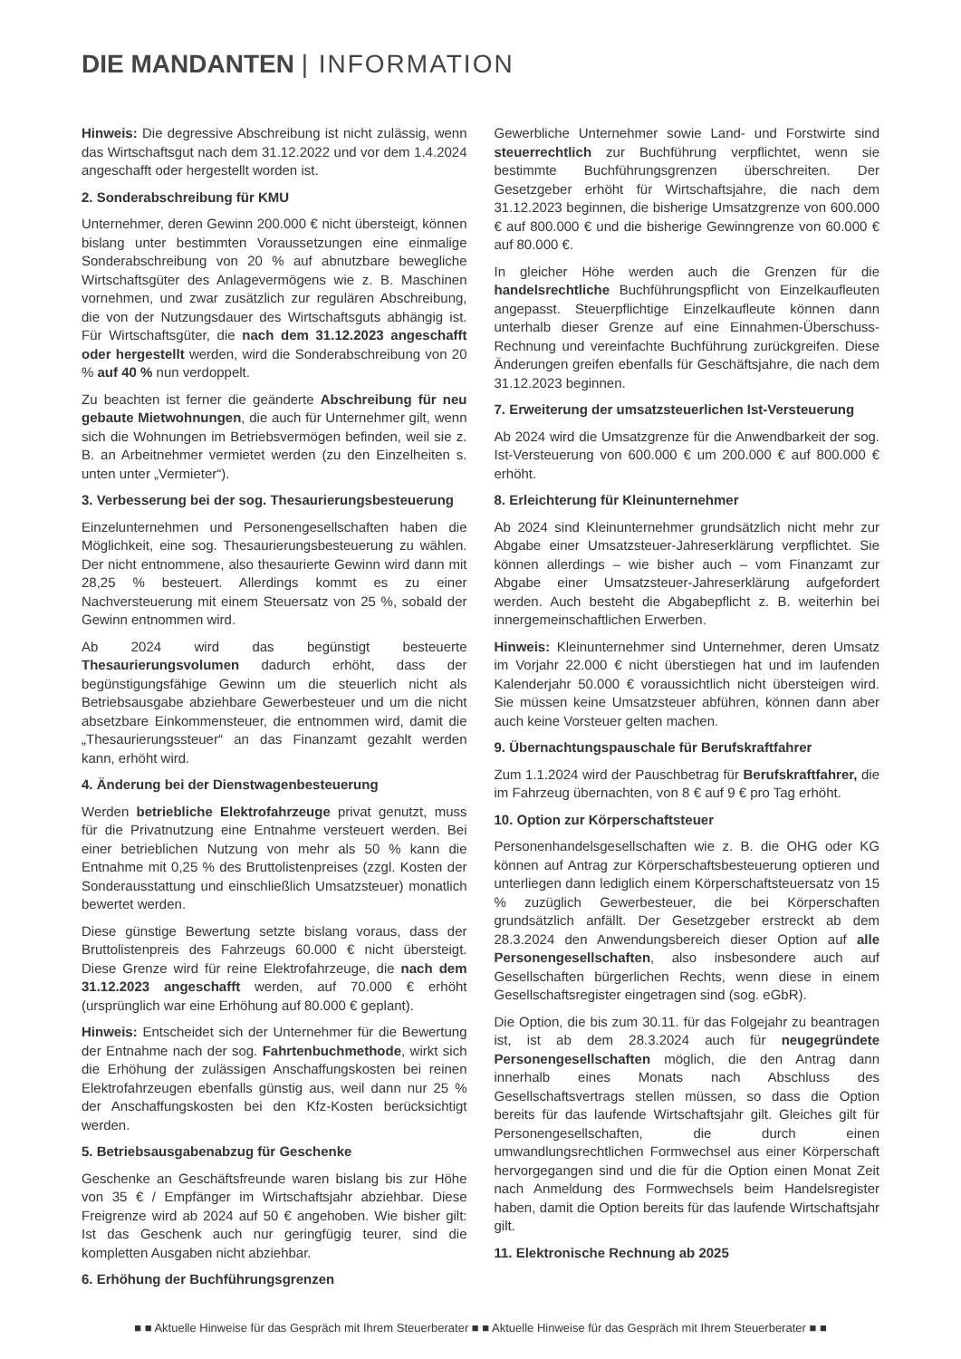DIE MANDANTEN | INFORMATION
Hinweis: Die degressive Abschreibung ist nicht zulässig, wenn das Wirtschaftsgut nach dem 31.12.2022 und vor dem 1.4.2024 angeschafft oder hergestellt worden ist.
2. Sonderabschreibung für KMU
Unternehmer, deren Gewinn 200.000 € nicht übersteigt, können bislang unter bestimmten Voraussetzungen eine einmalige Sonderabschreibung von 20 % auf abnutzbare bewegliche Wirtschaftsgüter des Anlagevermögens wie z. B. Maschinen vornehmen, und zwar zusätzlich zur regulären Abschreibung, die von der Nutzungsdauer des Wirtschaftsguts abhängig ist. Für Wirtschaftsgüter, die nach dem 31.12.2023 angeschafft oder hergestellt werden, wird die Sonderabschreibung von 20 % auf 40 % nun verdoppelt.
Zu beachten ist ferner die geänderte Abschreibung für neu gebaute Mietwohnungen, die auch für Unternehmer gilt, wenn sich die Wohnungen im Betriebsvermögen befinden, weil sie z. B. an Arbeitnehmer vermietet werden (zu den Einzelheiten s. unten unter „Vermieter“).
3. Verbesserung bei der sog. Thesaurierungsbesteuerung
Einzelunternehmen und Personengesellschaften haben die Möglichkeit, eine sog. Thesaurierungsbesteuerung zu wählen. Der nicht entnommene, also thesaurierte Gewinn wird dann mit 28,25 % besteuert. Allerdings kommt es zu einer Nachversteuerung mit einem Steuersatz von 25 %, sobald der Gewinn entnommen wird.
Ab 2024 wird das begünstigt besteuerte Thesaurierungsvolumen dadurch erhöht, dass der begünstigungsfähige Gewinn um die steuerlich nicht als Betriebsausgabe abziehbare Gewerbesteuer und um die nicht absetzbare Einkommensteuer, die entnommen wird, damit die „Thesaurierungssteuer“ an das Finanzamt gezahlt werden kann, erhöht wird.
4. Änderung bei der Dienstwagenbesteuerung
Werden betriebliche Elektrofahrzeuge privat genutzt, muss für die Privatnutzung eine Entnahme versteuert werden. Bei einer betrieblichen Nutzung von mehr als 50 % kann die Entnahme mit 0,25 % des Bruttolistenpreises (zzgl. Kosten der Sonderausstattung und einschließlich Umsatzsteuer) monatlich bewertet werden.
Diese günstige Bewertung setzte bislang voraus, dass der Bruttolistenpreis des Fahrzeugs 60.000 € nicht übersteigt. Diese Grenze wird für reine Elektrofahrzeuge, die nach dem 31.12.2023 angeschafft werden, auf 70.000 € erhöht (ursprünglich war eine Erhöhung auf 80.000 € geplant).
Hinweis: Entscheidet sich der Unternehmer für die Bewertung der Entnahme nach der sog. Fahrtenbuchmethode, wirkt sich die Erhöhung der zulässigen Anschaffungskosten bei reinen Elektrofahrzeugen ebenfalls günstig aus, weil dann nur 25 % der Anschaffungskosten bei den Kfz-Kosten berücksichtigt werden.
5. Betriebsausgabenabzug für Geschenke
Geschenke an Geschäftsfreunde waren bislang bis zur Höhe von 35 € / Empfänger im Wirtschaftsjahr abziehbar. Diese Freigrenze wird ab 2024 auf 50 € angehoben. Wie bisher gilt: Ist das Geschenk auch nur geringfügig teurer, sind die kompletten Ausgaben nicht abziehbar.
6. Erhöhung der Buchführungsgrenzen
Gewerbliche Unternehmer sowie Land- und Forstwirte sind steuerrechtlich zur Buchführung verpflichtet, wenn sie bestimmte Buchführungsgrenzen überschreiten. Der Gesetzgeber erhöht für Wirtschaftsjahre, die nach dem 31.12.2023 beginnen, die bisherige Umsatzgrenze von 600.000 € auf 800.000 € und die bisherige Gewinngrenze von 60.000 € auf 80.000 €.
In gleicher Höhe werden auch die Grenzen für die handelsrechtliche Buchführungspflicht von Einzelkaufleuten angepasst. Steuerpflichtige Einzelkaufleute können dann unterhalb dieser Grenze auf eine Einnahmen-Überschuss-Rechnung und vereinfachte Buchführung zurückgreifen. Diese Änderungen greifen ebenfalls für Geschäftsjahre, die nach dem 31.12.2023 beginnen.
7. Erweiterung der umsatzsteuerlichen Ist-Versteuerung
Ab 2024 wird die Umsatzgrenze für die Anwendbarkeit der sog. Ist-Versteuerung von 600.000 € um 200.000 € auf 800.000 € erhöht.
8. Erleichterung für Kleinunternehmer
Ab 2024 sind Kleinunternehmer grundsätzlich nicht mehr zur Abgabe einer Umsatzsteuer-Jahreserklärung verpflichtet. Sie können allerdings – wie bisher auch – vom Finanzamt zur Abgabe einer Umsatzsteuer-Jahreserklärung aufgefordert werden. Auch besteht die Abgabepflicht z. B. weiterhin bei innergemeinschaftlichen Erwerben.
Hinweis: Kleinunternehmer sind Unternehmer, deren Umsatz im Vorjahr 22.000 € nicht überstiegen hat und im laufenden Kalenderjahr 50.000 € voraussichtlich nicht übersteigen wird. Sie müssen keine Umsatzsteuer abführen, können dann aber auch keine Vorsteuer gelten machen.
9. Übernachtungspauschale für Berufskraftfahrer
Zum 1.1.2024 wird der Pauschbetrag für Berufskraftfahrer, die im Fahrzeug übernachten, von 8 € auf 9 € pro Tag erhöht.
10. Option zur Körperschaftsteuer
Personenhandelsgesellschaften wie z. B. die OHG oder KG können auf Antrag zur Körperschaftsbesteuerung optieren und unterliegen dann lediglich einem Körperschaftsteuersatz von 15 % zuzüglich Gewerbesteuer, die bei Körperschaften grundsätzlich anfällt. Der Gesetzgeber erstreckt ab dem 28.3.2024 den Anwendungsbereich dieser Option auf alle Personengesellschaften, also insbesondere auch auf Gesellschaften bürgerlichen Rechts, wenn diese in einem Gesellschaftsregister eingetragen sind (sog. eGbR).
Die Option, die bis zum 30.11. für das Folgejahr zu beantragen ist, ist ab dem 28.3.2024 auch für neugegründete Personengesellschaften möglich, die den Antrag dann innerhalb eines Monats nach Abschluss des Gesellschaftsvertrags stellen müssen, so dass die Option bereits für das laufende Wirtschaftsjahr gilt. Gleiches gilt für Personengesellschaften, die durch einen umwandlungsrechtlichen Formwechsel aus einer Körperschaft hervorgegangen sind und die für die Option einen Monat Zeit nach Anmeldung des Formwechsels beim Handelsregister haben, damit die Option bereits für das laufende Wirtschaftsjahr gilt.
11. Elektronische Rechnung ab 2025
■ ■ Aktuelle Hinweise für das Gespräch mit Ihrem Steuerberater ■ ■ Aktuelle Hinweise für das Gespräch mit Ihrem Steuerberater ■ ■